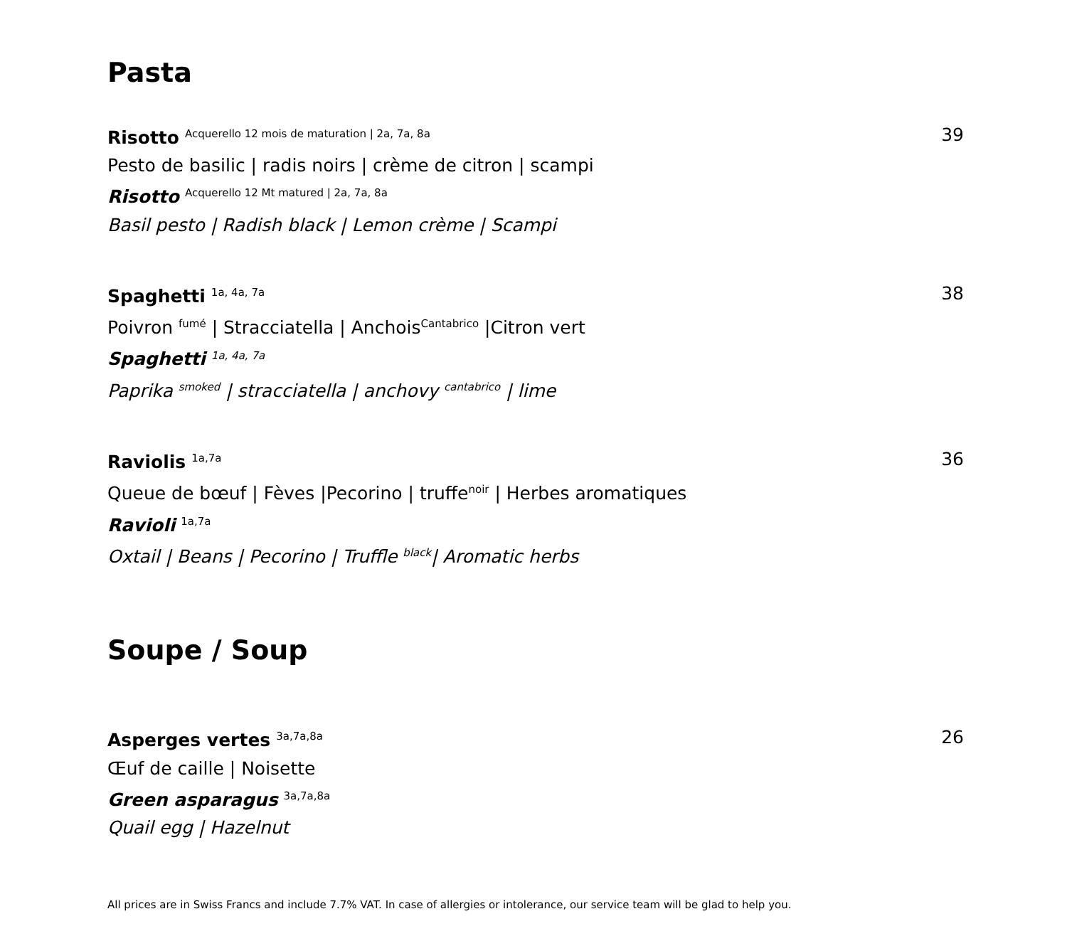Pasta
Risotto <sup>Acquerello 12 mois de maturation | 2a, 7a, 8a</sup>
Pesto de basilic | radis noirs | crème de citron | scampi
Risotto <sup>Acquerello 12 Mt matured | 2a, 7a, 8a</sup>
Basil pesto | Radish black | Lemon crème | Scampi
39
Spaghetti <sup>1a, 4a, 7a</sup>
Poivron <sup>fumé</sup> | Stracciatella | Anchois<sup>Cantabrico</sup> |Citron vert
Spaghetti <sup>1a, 4a, 7a</sup>
Paprika <sup>smoked</sup> | stracciatella | anchovy <sup>cantabrico</sup> | lime
38
Raviolis <sup>1a,7a</sup>
Queue de bœuf | Fèves |Pecorino | truffe<sup>noir</sup> | Herbes aromatiques
Ravioli <sup>1a,7a</sup>
Oxtail | Beans | Pecorino | Truffle <sup>black</sup>| Aromatic herbs
36
Soupe / Soup
Asperges vertes <sup>3a,7a,8a</sup>
Œuf de caille | Noisette
Green asparagus <sup>3a,7a,8a</sup>
Quail egg | Hazelnut
26
All prices are in Swiss Francs and include 7.7% VAT. In case of allergies or intolerance, our service team will be glad to help you.